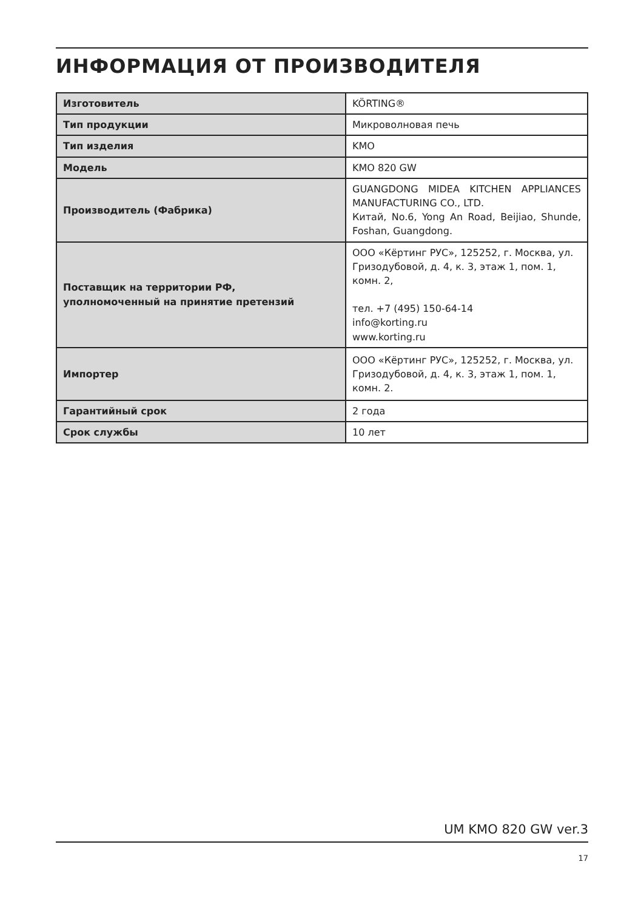ИНФОРМАЦИЯ ОТ ПРОИЗВОДИТЕЛЯ
| Изготовитель | KÖRTING® |
| Тип продукции | Микроволновая печь |
| Тип изделия | KMO |
| Модель | KMO 820 GW |
| Производитель (Фабрика) | GUANGDONG MIDEA KITCHEN APPLIANCES MANUFACTURING CO., LTD. Китай, No.6, Yong An Road, Beijiao, Shunde, Foshan, Guangdong. |
| Поставщик на территории РФ, уполномоченный на принятие претензий | ООО «Кёртинг РУС», 125252, г. Москва, ул. Гризодубовой, д. 4, к. 3, этаж 1, пом. 1, комн. 2, тел. +7 (495) 150-64-14 info@korting.ru www.korting.ru |
| Импортер | ООО «Кёртинг РУС», 125252, г. Москва, ул. Гризодубовой, д. 4, к. 3, этаж 1, пом. 1, комн. 2. |
| Гарантийный срок | 2 года |
| Срок службы | 10 лет |
UM KMO 820 GW ver.3
17